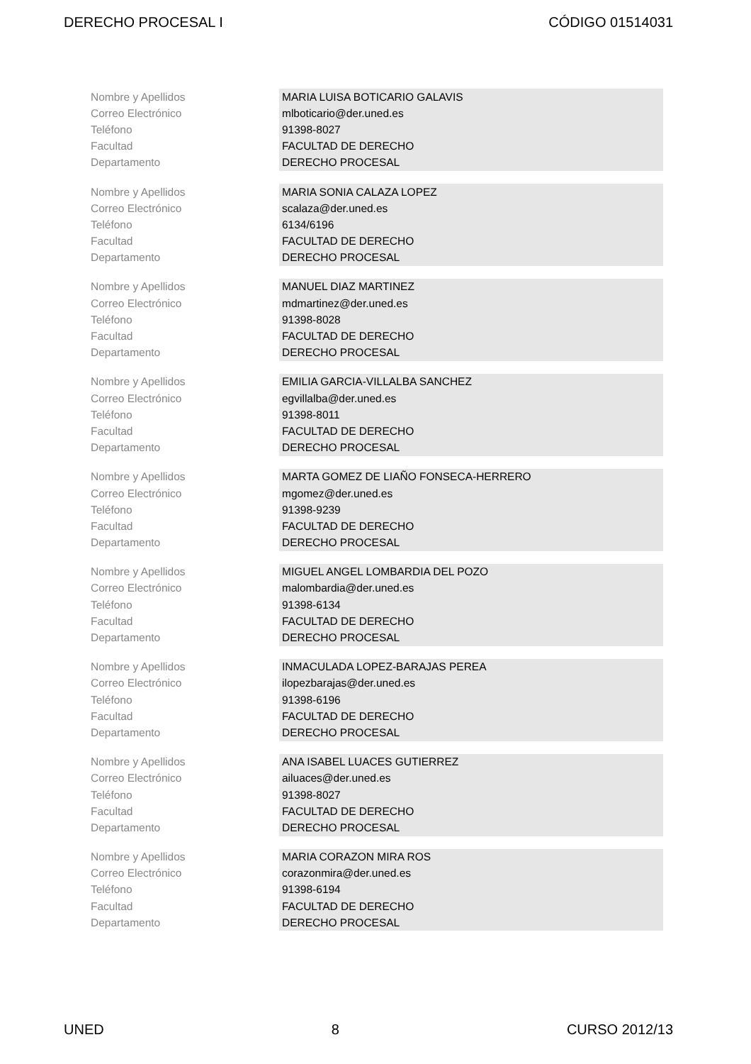DERECHO PROCESAL I CÓDIGO 01514031
| Nombre y Apellidos | MARIA LUISA BOTICARIO GALAVIS |
| Correo Electrónico | mlboticario@der.uned.es |
| Teléfono | 91398-8027 |
| Facultad | FACULTAD DE DERECHO |
| Departamento | DERECHO PROCESAL |
| Nombre y Apellidos | MARIA SONIA CALAZA LOPEZ |
| Correo Electrónico | scalaza@der.uned.es |
| Teléfono | 6134/6196 |
| Facultad | FACULTAD DE DERECHO |
| Departamento | DERECHO PROCESAL |
| Nombre y Apellidos | MANUEL DIAZ MARTINEZ |
| Correo Electrónico | mdmartinez@der.uned.es |
| Teléfono | 91398-8028 |
| Facultad | FACULTAD DE DERECHO |
| Departamento | DERECHO PROCESAL |
| Nombre y Apellidos | EMILIA GARCIA-VILLALBA SANCHEZ |
| Correo Electrónico | egvillalba@der.uned.es |
| Teléfono | 91398-8011 |
| Facultad | FACULTAD DE DERECHO |
| Departamento | DERECHO PROCESAL |
| Nombre y Apellidos | MARTA GOMEZ DE LIAÑO FONSECA-HERRERO |
| Correo Electrónico | mgomez@der.uned.es |
| Teléfono | 91398-9239 |
| Facultad | FACULTAD DE DERECHO |
| Departamento | DERECHO PROCESAL |
| Nombre y Apellidos | MIGUEL ANGEL LOMBARDIA DEL POZO |
| Correo Electrónico | malombardia@der.uned.es |
| Teléfono | 91398-6134 |
| Facultad | FACULTAD DE DERECHO |
| Departamento | DERECHO PROCESAL |
| Nombre y Apellidos | INMACULADA LOPEZ-BARAJAS PEREA |
| Correo Electrónico | ilopezbarajas@der.uned.es |
| Teléfono | 91398-6196 |
| Facultad | FACULTAD DE DERECHO |
| Departamento | DERECHO PROCESAL |
| Nombre y Apellidos | ANA ISABEL LUACES GUTIERREZ |
| Correo Electrónico | ailuaces@der.uned.es |
| Teléfono | 91398-8027 |
| Facultad | FACULTAD DE DERECHO |
| Departamento | DERECHO PROCESAL |
| Nombre y Apellidos | MARIA CORAZON MIRA ROS |
| Correo Electrónico | corazonmira@der.uned.es |
| Teléfono | 91398-6194 |
| Facultad | FACULTAD DE DERECHO |
| Departamento | DERECHO PROCESAL |
UNED 8 CURSO 2012/13